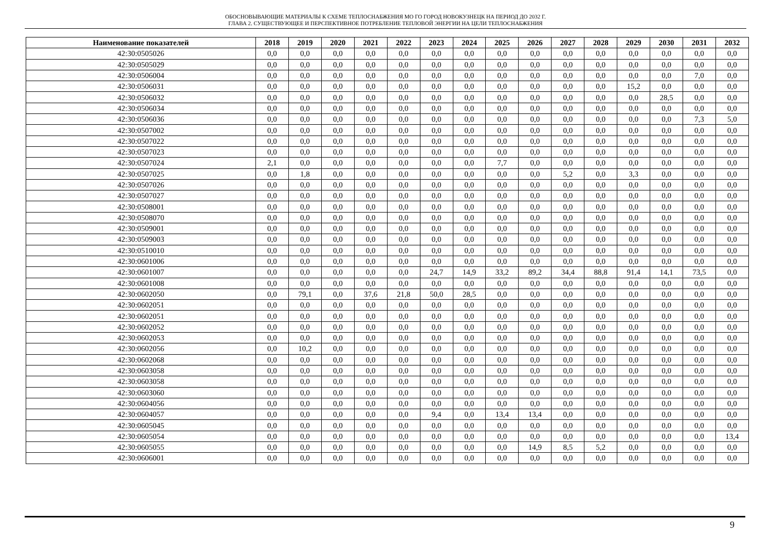ОБОСНОВЫВАЮЩИЕ МАТЕРИАЛЫ К СХЕМЕ ТЕПЛОСНАБЖЕНИЯ МО ГО ГОРОД НОВОКУЗНЕЦК НА ПЕРИОД ДО 2032 Г.
ГЛАВА 2. СУЩЕСТВУЮЩЕЕ И ПЕРСПЕКТИВНОЕ ПОТРЕБЛЕНИЕ ТЕПЛОВОЙ ЭНЕРГИИ НА ЦЕЛИ ТЕПЛОСНАБЖЕНИЯ
| Наименование показателей | 2018 | 2019 | 2020 | 2021 | 2022 | 2023 | 2024 | 2025 | 2026 | 2027 | 2028 | 2029 | 2030 | 2031 | 2032 |
| --- | --- | --- | --- | --- | --- | --- | --- | --- | --- | --- | --- | --- | --- | --- | --- |
| 42:30:0505026 | 0,0 | 0,0 | 0,0 | 0,0 | 0,0 | 0,0 | 0,0 | 0,0 | 0,0 | 0,0 | 0,0 | 0,0 | 0,0 | 0,0 | 0,0 |
| 42:30:0505029 | 0,0 | 0,0 | 0,0 | 0,0 | 0,0 | 0,0 | 0,0 | 0,0 | 0,0 | 0,0 | 0,0 | 0,0 | 0,0 | 0,0 | 0,0 |
| 42:30:0506004 | 0,0 | 0,0 | 0,0 | 0,0 | 0,0 | 0,0 | 0,0 | 0,0 | 0,0 | 0,0 | 0,0 | 0,0 | 0,0 | 7,0 | 0,0 |
| 42:30:0506031 | 0,0 | 0,0 | 0,0 | 0,0 | 0,0 | 0,0 | 0,0 | 0,0 | 0,0 | 0,0 | 0,0 | 15,2 | 0,0 | 0,0 | 0,0 |
| 42:30:0506032 | 0,0 | 0,0 | 0,0 | 0,0 | 0,0 | 0,0 | 0,0 | 0,0 | 0,0 | 0,0 | 0,0 | 0,0 | 28,5 | 0,0 | 0,0 |
| 42:30:0506034 | 0,0 | 0,0 | 0,0 | 0,0 | 0,0 | 0,0 | 0,0 | 0,0 | 0,0 | 0,0 | 0,0 | 0,0 | 0,0 | 0,0 | 0,0 |
| 42:30:0506036 | 0,0 | 0,0 | 0,0 | 0,0 | 0,0 | 0,0 | 0,0 | 0,0 | 0,0 | 0,0 | 0,0 | 0,0 | 0,0 | 7,3 | 5,0 |
| 42:30:0507002 | 0,0 | 0,0 | 0,0 | 0,0 | 0,0 | 0,0 | 0,0 | 0,0 | 0,0 | 0,0 | 0,0 | 0,0 | 0,0 | 0,0 | 0,0 |
| 42:30:0507022 | 0,0 | 0,0 | 0,0 | 0,0 | 0,0 | 0,0 | 0,0 | 0,0 | 0,0 | 0,0 | 0,0 | 0,0 | 0,0 | 0,0 | 0,0 |
| 42:30:0507023 | 0,0 | 0,0 | 0,0 | 0,0 | 0,0 | 0,0 | 0,0 | 0,0 | 0,0 | 0,0 | 0,0 | 0,0 | 0,0 | 0,0 | 0,0 |
| 42:30:0507024 | 2,1 | 0,0 | 0,0 | 0,0 | 0,0 | 0,0 | 0,0 | 7,7 | 0,0 | 0,0 | 0,0 | 0,0 | 0,0 | 0,0 | 0,0 |
| 42:30:0507025 | 0,0 | 1,8 | 0,0 | 0,0 | 0,0 | 0,0 | 0,0 | 0,0 | 0,0 | 5,2 | 0,0 | 3,3 | 0,0 | 0,0 | 0,0 |
| 42:30:0507026 | 0,0 | 0,0 | 0,0 | 0,0 | 0,0 | 0,0 | 0,0 | 0,0 | 0,0 | 0,0 | 0,0 | 0,0 | 0,0 | 0,0 | 0,0 |
| 42:30:0507027 | 0,0 | 0,0 | 0,0 | 0,0 | 0,0 | 0,0 | 0,0 | 0,0 | 0,0 | 0,0 | 0,0 | 0,0 | 0,0 | 0,0 | 0,0 |
| 42:30:0508001 | 0,0 | 0,0 | 0,0 | 0,0 | 0,0 | 0,0 | 0,0 | 0,0 | 0,0 | 0,0 | 0,0 | 0,0 | 0,0 | 0,0 | 0,0 |
| 42:30:0508070 | 0,0 | 0,0 | 0,0 | 0,0 | 0,0 | 0,0 | 0,0 | 0,0 | 0,0 | 0,0 | 0,0 | 0,0 | 0,0 | 0,0 | 0,0 |
| 42:30:0509001 | 0,0 | 0,0 | 0,0 | 0,0 | 0,0 | 0,0 | 0,0 | 0,0 | 0,0 | 0,0 | 0,0 | 0,0 | 0,0 | 0,0 | 0,0 |
| 42:30:0509003 | 0,0 | 0,0 | 0,0 | 0,0 | 0,0 | 0,0 | 0,0 | 0,0 | 0,0 | 0,0 | 0,0 | 0,0 | 0,0 | 0,0 | 0,0 |
| 42:30:0510010 | 0,0 | 0,0 | 0,0 | 0,0 | 0,0 | 0,0 | 0,0 | 0,0 | 0,0 | 0,0 | 0,0 | 0,0 | 0,0 | 0,0 | 0,0 |
| 42:30:0601006 | 0,0 | 0,0 | 0,0 | 0,0 | 0,0 | 0,0 | 0,0 | 0,0 | 0,0 | 0,0 | 0,0 | 0,0 | 0,0 | 0,0 | 0,0 |
| 42:30:0601007 | 0,0 | 0,0 | 0,0 | 0,0 | 0,0 | 24,7 | 14,9 | 33,2 | 89,2 | 34,4 | 88,8 | 91,4 | 14,1 | 73,5 | 0,0 |
| 42:30:0601008 | 0,0 | 0,0 | 0,0 | 0,0 | 0,0 | 0,0 | 0,0 | 0,0 | 0,0 | 0,0 | 0,0 | 0,0 | 0,0 | 0,0 | 0,0 |
| 42:30:0602050 | 0,0 | 79,1 | 0,0 | 37,6 | 21,8 | 50,0 | 28,5 | 0,0 | 0,0 | 0,0 | 0,0 | 0,0 | 0,0 | 0,0 | 0,0 |
| 42:30:0602051 | 0,0 | 0,0 | 0,0 | 0,0 | 0,0 | 0,0 | 0,0 | 0,0 | 0,0 | 0,0 | 0,0 | 0,0 | 0,0 | 0,0 | 0,0 |
| 42:30:0602051 | 0,0 | 0,0 | 0,0 | 0,0 | 0,0 | 0,0 | 0,0 | 0,0 | 0,0 | 0,0 | 0,0 | 0,0 | 0,0 | 0,0 | 0,0 |
| 42:30:0602052 | 0,0 | 0,0 | 0,0 | 0,0 | 0,0 | 0,0 | 0,0 | 0,0 | 0,0 | 0,0 | 0,0 | 0,0 | 0,0 | 0,0 | 0,0 |
| 42:30:0602053 | 0,0 | 0,0 | 0,0 | 0,0 | 0,0 | 0,0 | 0,0 | 0,0 | 0,0 | 0,0 | 0,0 | 0,0 | 0,0 | 0,0 | 0,0 |
| 42:30:0602056 | 0,0 | 10,2 | 0,0 | 0,0 | 0,0 | 0,0 | 0,0 | 0,0 | 0,0 | 0,0 | 0,0 | 0,0 | 0,0 | 0,0 | 0,0 |
| 42:30:0602068 | 0,0 | 0,0 | 0,0 | 0,0 | 0,0 | 0,0 | 0,0 | 0,0 | 0,0 | 0,0 | 0,0 | 0,0 | 0,0 | 0,0 | 0,0 |
| 42:30:0603058 | 0,0 | 0,0 | 0,0 | 0,0 | 0,0 | 0,0 | 0,0 | 0,0 | 0,0 | 0,0 | 0,0 | 0,0 | 0,0 | 0,0 | 0,0 |
| 42:30:0603058 | 0,0 | 0,0 | 0,0 | 0,0 | 0,0 | 0,0 | 0,0 | 0,0 | 0,0 | 0,0 | 0,0 | 0,0 | 0,0 | 0,0 | 0,0 |
| 42:30:0603060 | 0,0 | 0,0 | 0,0 | 0,0 | 0,0 | 0,0 | 0,0 | 0,0 | 0,0 | 0,0 | 0,0 | 0,0 | 0,0 | 0,0 | 0,0 |
| 42:30:0604056 | 0,0 | 0,0 | 0,0 | 0,0 | 0,0 | 0,0 | 0,0 | 0,0 | 0,0 | 0,0 | 0,0 | 0,0 | 0,0 | 0,0 | 0,0 |
| 42:30:0604057 | 0,0 | 0,0 | 0,0 | 0,0 | 0,0 | 9,4 | 0,0 | 13,4 | 13,4 | 0,0 | 0,0 | 0,0 | 0,0 | 0,0 | 0,0 |
| 42:30:0605045 | 0,0 | 0,0 | 0,0 | 0,0 | 0,0 | 0,0 | 0,0 | 0,0 | 0,0 | 0,0 | 0,0 | 0,0 | 0,0 | 0,0 | 0,0 |
| 42:30:0605054 | 0,0 | 0,0 | 0,0 | 0,0 | 0,0 | 0,0 | 0,0 | 0,0 | 0,0 | 0,0 | 0,0 | 0,0 | 0,0 | 0,0 | 13,4 |
| 42:30:0605055 | 0,0 | 0,0 | 0,0 | 0,0 | 0,0 | 0,0 | 0,0 | 0,0 | 14,9 | 8,5 | 5,2 | 0,0 | 0,0 | 0,0 | 0,0 |
| 42:30:0606001 | 0,0 | 0,0 | 0,0 | 0,0 | 0,0 | 0,0 | 0,0 | 0,0 | 0,0 | 0,0 | 0,0 | 0,0 | 0,0 | 0,0 | 0,0 |
9